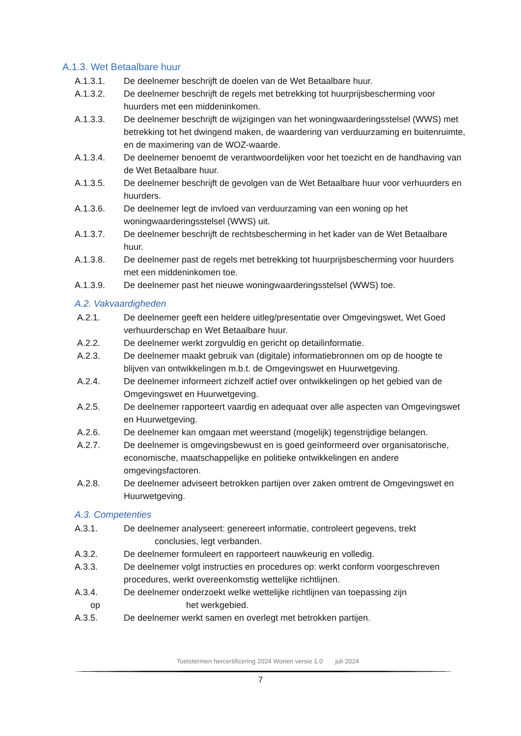A.1.3. Wet Betaalbare huur
A.1.3.1. De deelnemer beschrijft de doelen van de Wet Betaalbare huur.
A.1.3.2. De deelnemer beschrijft de regels met betrekking tot huurprijsbescherming voor huurders met een middeninkomen.
A.1.3.3. De deelnemer beschrijft de wijzigingen van het woningwaarderingsstelsel (WWS) met betrekking tot het dwingend maken, de waardering van verduurzaming en buitenruimte, en de maximering van de WOZ-waarde.
A.1.3.4. De deelnemer benoemt de verantwoordelijken voor het toezicht en de handhaving van de Wet Betaalbare huur.
A.1.3.5. De deelnemer beschrijft de gevolgen van de Wet Betaalbare huur voor verhuurders en huurders.
A.1.3.6. De deelnemer legt de invloed van verduurzaming van een woning op het woningwaarderingsstelsel (WWS) uit.
A.1.3.7. De deelnemer beschrijft de rechtsbescherming in het kader van de Wet Betaalbare huur.
A.1.3.8. De deelnemer past de regels met betrekking tot huurprijsbescherming voor huurders met een middeninkomen toe.
A.1.3.9. De deelnemer past het nieuwe woningwaarderingsstelsel (WWS) toe.
A.2. Vakvaardigheden
A.2.1. De deelnemer geeft een heldere uitleg/presentatie over Omgevingswet, Wet Goed verhuurderschap en Wet Betaalbare huur.
A.2.2. De deelnemer werkt zorgvuldig en gericht op detailinformatie.
A.2.3. De deelnemer maakt gebruik van (digitale) informatiebronnen om op de hoogte te blijven van ontwikkelingen m.b.t. de Omgevingswet en Huurwetgeving.
A.2.4. De deelnemer informeert zichzelf actief over ontwikkelingen op het gebied van de Omgevingswet en Huurwetgeving.
A.2.5. De deelnemer rapporteert vaardig en adequaat over alle aspecten van Omgevingswet en Huurwetgeving.
A.2.6. De deelnemer kan omgaan met weerstand (mogelijk) tegenstrijdige belangen.
A.2.7. De deelnemer is omgevingsbewust en is goed geïnformeerd over organisatorische, economische, maatschappelijke en politieke ontwikkelingen en andere omgevingsfactoren.
A.2.8. De deelnemer adviseert betrokken partijen over zaken omtrent de Omgevingswet en Huurwetgeving.
A.3. Competenties
A.3.1. De deelnemer analyseert: genereert informatie, controleert gegevens, trekt
conclusies, legt verbanden.
A.3.2. De deelnemer formuleert en rapporteert nauwkeurig en volledig.
A.3.3. De deelnemer volgt instructies en procedures op: werkt conform voorgeschreven procedures, werkt overeenkomstig wettelijke richtlijnen.
A.3.4.
op
De deelnemer onderzoekt welke wettelijke richtlijnen van toepassing zijn
het werkgebied.
A.3.5. De deelnemer werkt samen en overlegt met betrokken partijen.
Toetstermen hercertificering 2024 Wonen versie 1.0 juli 2024
7